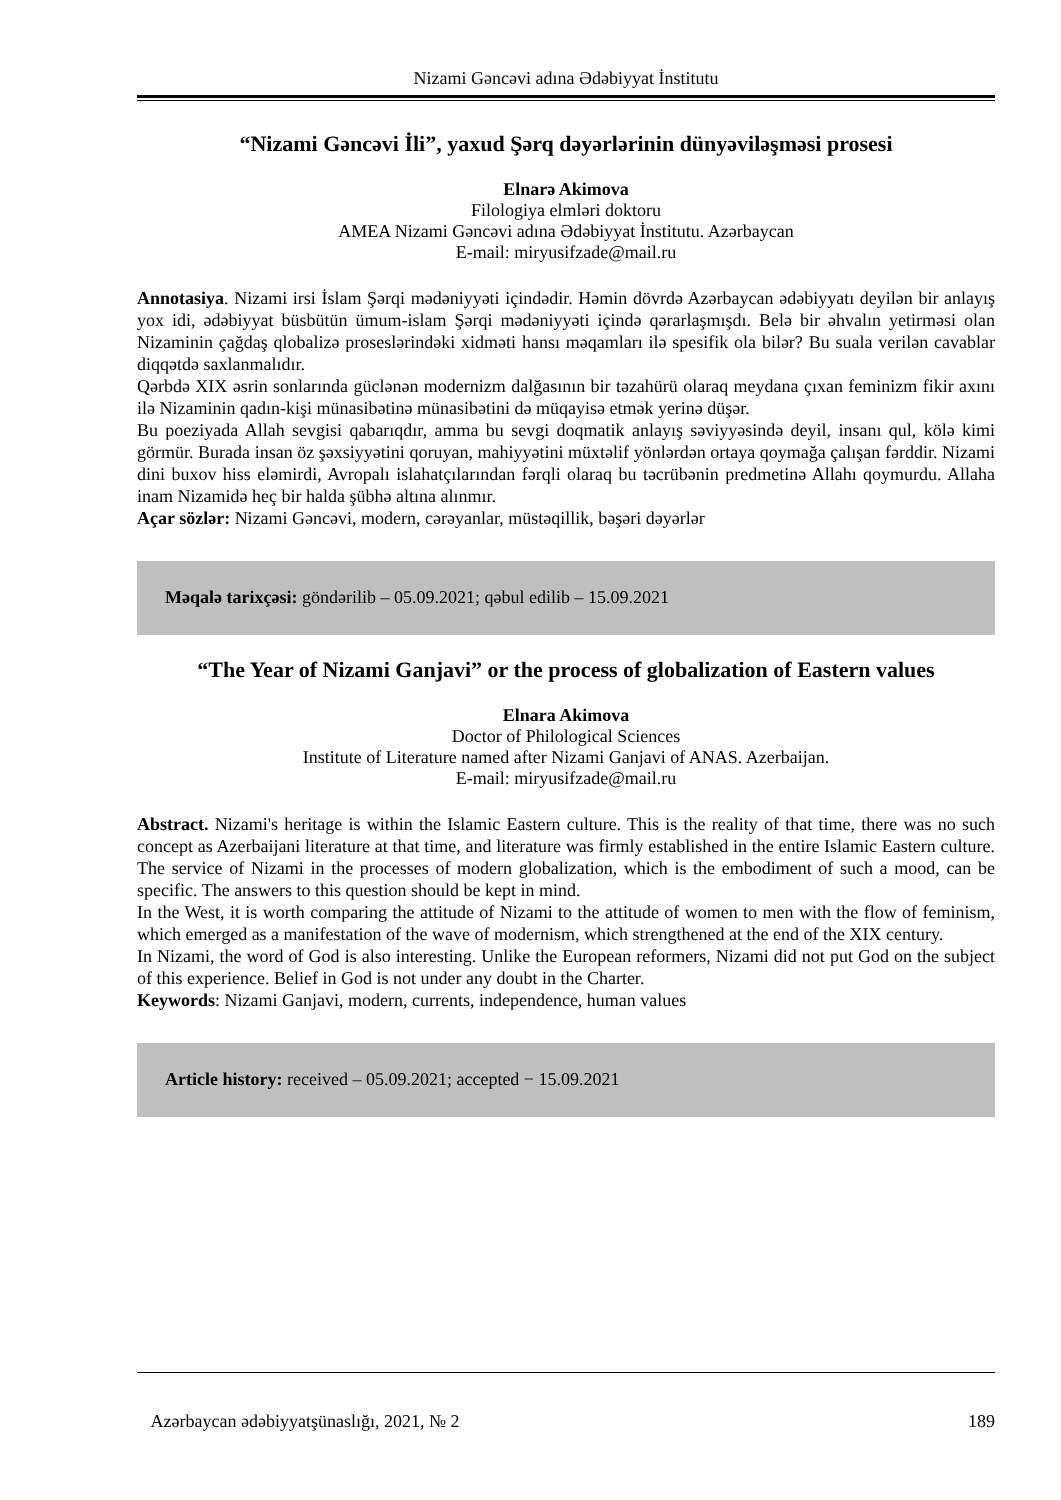Nizami Gəncəvi adına Ədəbiyyat İnstitutu
“Nizami Gəncəvi İli”, yaxud Şərq dəyərlərinin dünyəviləşməsi prosesi
Elnarə Akimova
Filologiya elmləri doktoru
AMEA Nizami Gəncəvi adına Ədəbiyyat İnstitutu. Azərbaycan
E-mail: miryusifzade@mail.ru
Annotasiya. Nizami irsi İslam Şərqi mədəniyyəti içindədir. Həmin dövrdə Azərbaycan ədəbiyyatı deyilən bir anlayış yox idi, ədəbiyyat büsbütün ümum-islam Şərqi mədəniyyəti içində qərarlaşmışdı. Belə bir əhvalın yetirməsi olan Nizaminin çağdaş qlobalizə proseslərindəki xidməti hansı məqamları ilə spesifik ola bilər? Bu suala verilən cavablar diqqətdə saxlanmalıdır.
Qərbdə XIX əsrin sonlarında güclənən modernizm dalğasının bir təzahürü olaraq meydana çıxan feminizm fikir axını ilə Nizaminin qadın-kişi münasibətinə münasibətini də müqayisə etmək yerinə düşər.
Bu poeziyada Allah sevgisi qabarıqdır, amma bu sevgi doqmatik anlayış səviyyəsində deyil, insanı qul, kölə kimi görmür. Burada insan öz şəxsiyyətini qoruyan, mahiyyətini müxtəlif yönlərdən ortaya qoymağa çalışan fərddir. Nizami dini buxov hiss eləmirdi, Avropalı islahatçılarından fərqli olaraq bu təcrübənin predmetinə Allahı qoymurdu. Allaha inam Nizamidə heç bir halda şübhə altına alınmır.
Açar sözlər: Nizami Gəncəvi, modern, cərəyanlar, müstəqillik, bəşəri dəyərlər
Məqalə tarixçəsi: göndərilib – 05.09.2021; qəbul edilib – 15.09.2021
“The Year of Nizami Ganjavi” or the process of globalization of Eastern values
Elnara Akimova
Doctor of Philological Sciences
Institute of Literature named after Nizami Ganjavi of ANAS. Azerbaijan.
E-mail: miryusifzade@mail.ru
Abstract. Nizami's heritage is within the Islamic Eastern culture. This is the reality of that time, there was no such concept as Azerbaijani literature at that time, and literature was firmly established in the entire Islamic Eastern culture. The service of Nizami in the processes of modern globalization, which is the embodiment of such a mood, can be specific. The answers to this question should be kept in mind.
In the West, it is worth comparing the attitude of Nizami to the attitude of women to men with the flow of feminism, which emerged as a manifestation of the wave of modernism, which strengthened at the end of the XIX century.
In Nizami, the word of God is also interesting. Unlike the European reformers, Nizami did not put God on the subject of this experience. Belief in God is not under any doubt in the Charter.
Keywords: Nizami Ganjavi, modern, currents, independence, human values
Article history: received – 05.09.2021; accepted − 15.09.2021
Azərbaycan ədəbiyyatşünaslığı, 2021, № 2 189